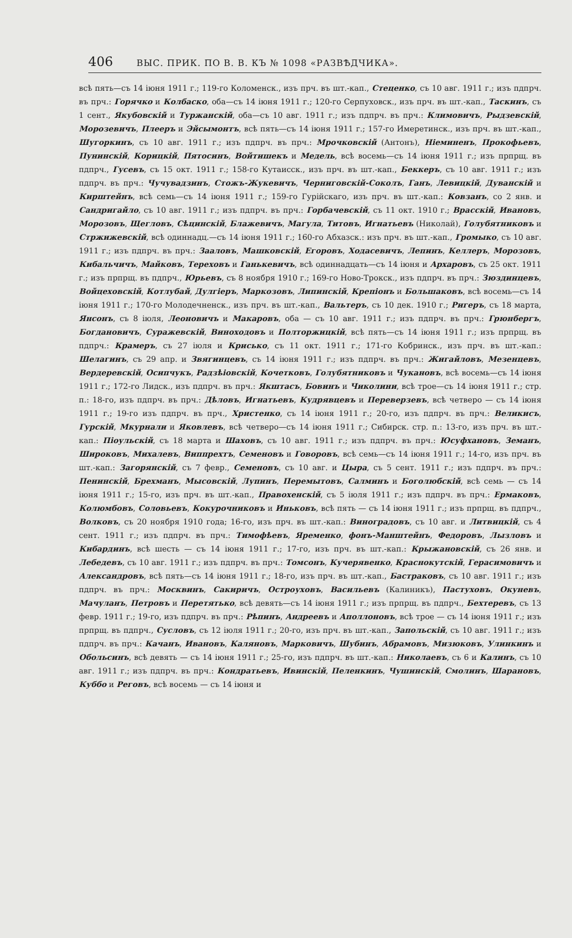406 ВЫС. ПРИК. ПО В. В. КЪ № 1098 «РАЗВѢДЧИКА».
всѣ пять—съ 14 іюня 1911 г.; 119-го Коломенск., изъ прч. въ шт.-кап., Стеценко, съ 10 авг. 1911 г.; изъ пдпрч. въ прч.: Горячко и Колбаско, оба—съ 14 іюня 1911 г.; 120-го Серпуховск., изъ прч. въ шт.-кап., Таскинъ, съ 1 сент., Якубовскій и Туржанскій, оба—съ 10 авг. 1911 г.; изъ пдпрч. въ прч.: Климовичъ, Рыдзевскій, Морозевичъ, Плееръ и Эйсымонтъ, всѣ пять—съ 14 іюня 1911 г.; 157-го Имеретинск., изъ прч. въ шт.-кап., Шугоркинъ, съ 10 авг. 1911 г.; изъ пдпрч. въ прч.: Мрочковскій (Антонъ), Ніеминенъ, Прокофьевъ, Пунинскій, Корицкій, Пятосинъ, Войтишекъ и Медель, всѣ восемь—съ 14 іюня 1911 г.; изъ прпрщ. въ пдпрч., Гусевъ, съ 15 окт. 1911 г.; 158-го Кутаисск., изъ прч. въ шт.-кап., Беккеръ, съ 10 авг. 1911 г.; изъ пдпрч. въ прч.: Чучувадзинъ, Стожъ-Жукевичъ, Черниговскій-Соколъ, Ганъ, Левицкій, Дуванскій и Кирштейнъ, всѣ семь—съ 14 іюня 1911 г.; 159-го Гурійскаго, изъ прч. въ шт.-кап.: Ковзанъ, со 2 янв. и Сандригайло, съ 10 авг. 1911 г.; изъ пдпрч. въ прч.: Горбачевскій, съ 11 окт. 1910 г.; Врасскій, Ивановъ, Морозовъ, Щегловъ, Сѣцинскій, Блажевичъ, Магула, Титовъ, Игнатьевъ (Николай), Голубятниковъ и Стржижевскій, всѣ одиннадц.—съ 14 іюня 1911 г.; 160-го Абхазск.: изъ прч. въ шт.-кап., Громыко, съ 10 авг. 1911 г.; изъ пдпрч. въ прч.: Зааловъ, Машковскій, Егоровъ, Ходасевичъ, Лепинъ, Келлеръ, Морозовъ, Кибальчичъ, Майковъ, Тереховъ и Ганькевичъ, всѣ одиннадцать—съ 14 іюня и Архаровъ, съ 25 окт. 1911 г.; изъ прпрщ. въ пдпрч., Юрьевъ, съ 8 ноября 1910 г.; 169-го Ново-Трокск., изъ пдпрч. въ прч.: Зюздинцевъ, Войцеховскій, Котлубай, Дулгіеръ, Маркозовъ, Липинскій, Крепіонъ и Большаковъ, всѣ восемь—съ 14 іюня 1911 г.; 170-го Молодечненск., изъ прч. въ шт.-кап., Вальтеръ, съ 10 дек. 1910 г.; Ригеръ, съ 18 марта, Янсонъ, съ 8 іюля, Леоновичъ и Макаровъ, оба — съ 10 авг. 1911 г.; изъ пдпрч. въ прч.: Грюнбергъ, Богдановичъ, Суражевскій, Виноходовъ и Полторжицкій, всѣ пять—съ 14 іюня 1911 г.; изъ прпрщ. въ пдпрч.: Крамеръ, съ 27 іюля и Крисько, съ 11 окт. 1911 г.; 171-го Кобринск., изъ прч. въ шт.-кап.: Шелагинъ, съ 29 апр. и Звягинцевъ, съ 14 іюня 1911 г.; изъ пдпрч. въ прч.: Жигайловъ, Мезенцевъ, Вердеревскій, Осипчукъ, Радзѣіовскій, Кочетковъ, Голубятниковъ и Чукановъ, всѣ восемь—съ 14 іюня 1911 г.; 172-го Лидск., изъ пдпрч. въ прч.: Якштасъ, Бовинъ и Чиколини, всѣ трое—съ 14 іюня 1911 г.; стр. п.: 18-го, изъ пдпрч. въ прч.: Дѣловъ, Игнатьевъ, Кудрявцевъ и Переверзевъ, всѣ четверо — съ 14 іюня 1911 г.; 19-го изъ пдпрч. въ прч., Христенко, съ 14 іюня 1911 г.; 20-го, изъ пдпрч. въ прч.: Великисъ, Гурскій, Мкурнали и Яковлевъ, всѣ четверо—съ 14 іюня 1911 г.; Сибирск. стр. п.: 13-го, изъ прч. въ шт.-кап.: Піоульскій, съ 18 марта и Шаховъ, съ 10 авг. 1911 г.; изъ пдпрч. въ прч.: Юсуфхановъ, Земанъ, Широковъ, Михалевъ, Виппрехтъ, Семеновъ и Говоровъ, всѣ семь—съ 14 іюня 1911 г.; 14-го, изъ прч. въ шт.-кап.: Загорянскій, съ 7 февр., Семеновъ, съ 10 авг. и Цыра, съ 5 сент. 1911 г.; изъ пдпрч. въ прч.: Пенинскій, Брехманъ, Мысовскій, Лупинъ, Перемытовъ, Салминъ и Боголюбскій, всѣ семь — съ 14 іюня 1911 г.; 15-го, изъ прч. въ шт.-кап., Правохенскій, съ 5 іюля 1911 г.; изъ пдпрч. въ прч.: Ермаковъ, Колюмбовъ, Соловьевъ, Кокурочниковъ и Иньковъ, всѣ пять — съ 14 іюня 1911 г.; изъ прпрщ. въ пдпрч., Волковъ, съ 20 ноября 1910 года; 16-го, изъ прч. въ шт.-кап.: Виноградовъ, съ 10 авг. и Литвицкій, съ 4 сент. 1911 г.; изъ пдпрч. въ прч.: Тимофѣевъ, Яременко, фонъ-Манштейнъ, Федоровъ, Лызловъ и Кибардинъ, всѣ шесть — съ 14 іюня 1911 г.; 17-го, изъ прч. въ шт.-кап.: Крыжановскій, съ 26 янв. и Лебедевъ, съ 10 авг. 1911 г.; изъ пдпрч. въ прч.: Томсонъ, Кучерявенко, Краснокутскій, Герасимовичъ и Александровъ, всѣ пять—съ 14 іюня 1911 г.; 18-го, изъ прч. въ шт.-кап., Бастраковъ, съ 10 авг. 1911 г.; изъ пдпрч. въ прч.: Москвинъ, Сакиричъ, Остроуховъ, Васильевъ (Калиникъ), Пастуховъ, Окуневъ, Мачуланъ, Петровъ и Перетятько, всѣ девять—съ 14 іюня 1911 г.; изъ прпрщ. въ пдпрч., Бехтеревъ, съ 13 февр. 1911 г.; 19-го, изъ пдпрч. въ прч.: Рѣпинъ, Андреевъ и Аполлоновъ, всѣ трое — съ 14 іюня 1911 г.; изъ прпрщ. въ пдпрч., Сусловъ, съ 12 іюля 1911 г.; 20-го, изъ прч. въ шт.-кап., Запольскій, съ 10 авг. 1911 г.; изъ пдпрч. въ прч.: Качанъ, Ивановъ, Каляновъ, Марковичъ, Шубинъ, Абрамовъ, Мизюковъ, Улинкинъ и Обольсинъ, всѣ девять — съ 14 іюня 1911 г.; 25-го, изъ пдпрч. въ шт.-кап.: Николаевъ, съ 6 и Калинъ, съ 10 авг. 1911 г.; изъ пдпрч. въ прч.: Кондратьевъ, Ивинскій, Пеленкинъ, Чушинскій, Смолинъ, Шарановъ, Куббо и Реговъ, всѣ восемь — съ 14 іюня и